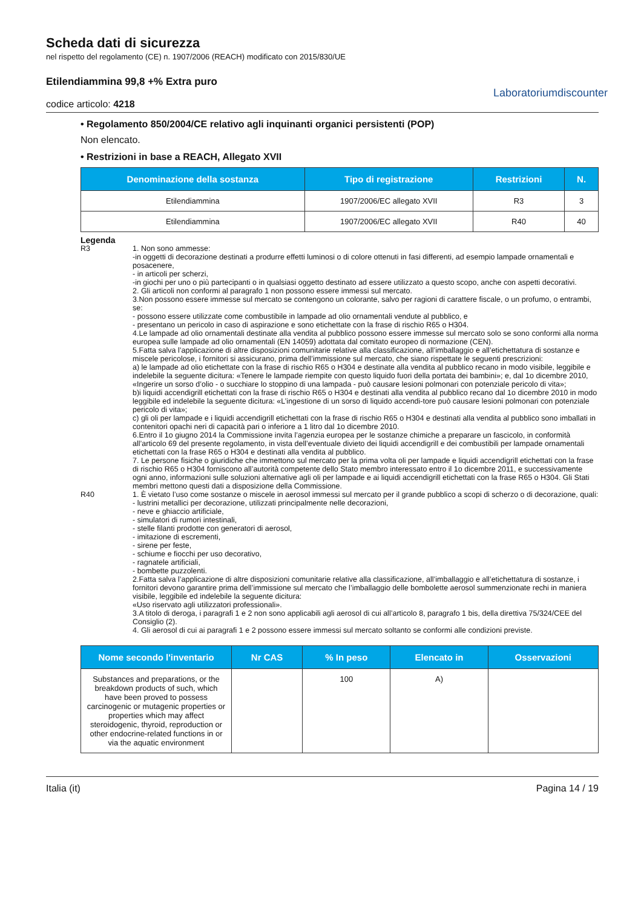Scheda dati di sicurezza
nel rispetto del regolamento (CE) n. 1907/2006 (REACH) modificato con 2015/830/UE
Etilendiammina 99,8 +% Extra puro
codice articolo: 4218
Laboratoriumdiscounter
• Regolamento 850/2004/CE relativo agli inquinanti organici persistenti (POP)
Non elencato.
• Restrizioni in base a REACH, Allegato XVII
| Denominazione della sostanza | Tipo di registrazione | Restrizioni | N. |
| --- | --- | --- | --- |
| Etilendiammina | 1907/2006/EC allegato XVII | R3 | 3 |
| Etilendiammina | 1907/2006/EC allegato XVII | R40 | 40 |
Legenda
R3 1. Non sono ammesse:
-in oggetti di decorazione destinati a produrre effetti luminosi o di colore ottenuti in fasi differenti, ad esempio lampade ornamentali e posacenere,
- in articoli per scherzi,
-in giochi per uno o più partecipanti o in qualsiasi oggetto destinato ad essere utilizzato a questo scopo, anche con aspetti decorativi.
2. Gli articoli non conformi al paragrafo 1 non possono essere immessi sul mercato.
3.Non possono essere immesse sul mercato se contengono un colorante, salvo per ragioni di carattere fiscale, o un profumo, o entrambi, se:
- possono essere utilizzate come combustibile in lampade ad olio ornamentali vendute al pubblico, e
- presentano un pericolo in caso di aspirazione e sono etichettate con la frase di rischio R65 o H304.
4.Le lampade ad olio ornamentali destinate alla vendita al pubblico possono essere immesse sul mercato solo se sono conformi alla norma europea sulle lampade ad olio ornamentali (EN 14059) adottata dal comitato europeo di normazione (CEN).
5.Fatta salva l’applicazione di altre disposizioni comunitarie relative alla classificazione, all’imballaggio e all’etichettatura di sostanze e miscele pericolose, i fornitori si assicurano, prima dell’immissione sul mercato, che siano rispettate le seguenti prescrizioni:
a) le lampade ad olio etichettate con la frase di rischio R65 o H304 e destinate alla vendita al pubblico recano in modo visibile, leggibile e indelebile la seguente dicitura: «Tenere le lampade riempite con questo liquido fuori della portata dei bambini»; e, dal 1o dicembre 2010, «Ingerire un sorso d’olio - o succhiare lo stoppino di una lampada - può causare lesioni polmonari con potenziale pericolo di vita»;
b)i liquidi accendigrill etichettati con la frase di rischio R65 o H304 e destinati alla vendita al pubblico recano dal 1o dicembre 2010 in modo leggibile ed indelebile la seguente dicitura: «L’ingestione di un sorso di liquido accendi-tore può causare lesioni polmonari con potenziale pericolo di vita»;
c) gli oli per lampade e i liquidi accendigrill etichettati con la frase di rischio R65 o H304 e destinati alla vendita al pubblico sono imballati in contenitori opachi neri di capacità pari o inferiore a 1 litro dal 1o dicembre 2010.
6.Entro il 1o giugno 2014 la Commissione invita l’agenzia europea per le sostanze chimiche a preparare un fascicolo, in conformità all’articolo 69 del presente regolamento, in vista dell’eventuale divieto dei liquidi accendigrill e dei combustibili per lampade ornamentali etichettati con la frase R65 o H304 e destinati alla vendita al pubblico.
7. Le persone fisiche o giuridiche che immettono sul mercato per la prima volta oli per lampade e liquidi accendigrill etichettati con la frase di rischio R65 o H304 forniscono all’autorità competente dello Stato membro interessato entro il 1o dicembre 2011, e successivamente ogni anno, informazioni sulle soluzioni alternative agli oli per lampade e ai liquidi accendigrill etichettati con la frase R65 o H304. Gli Stati membri mettono questi dati a disposizione della Commissione.
R40 1. È vietato l’uso come sostanze o miscele in aerosol immessi sul mercato per il grande pubblico a scopi di scherzo o di decorazione, quali:
- lustrini metallici per decorazione, utilizzati principalmente nelle decorazioni,
- neve e ghiaccio artificiale,
- simulatori di rumori intestinali,
- stelle filanti prodotte con generatori di aerosol,
- imitazione di escrementi,
- sirene per feste,
- schiume e fiocchi per uso decorativo,
- ragnatele artificiali,
- bombette puzzolenti.
2.Fatta salva l’applicazione di altre disposizioni comunitarie relative alla classificazione, all’imballaggio e all’etichettatura di sostanze, i fornitori devono garantire prima dell’immissione sul mercato che l’imballaggio delle bombolette aerosol summenzionate rechi in maniera visibile, leggibile ed indelebile la seguente dicitura:
«Uso riservato agli utilizzatori professionali».
3.A titolo di deroga, i paragrafi 1 e 2 non sono applicabili agli aerosol di cui all’articolo 8, paragrafo 1 bis, della direttiva 75/324/CEE del Consiglio (2).
4. Gli aerosol di cui ai paragrafi 1 e 2 possono essere immessi sul mercato soltanto se conformi alle condizioni previste.
| Nome secondo l'inventario | Nr CAS | % In peso | Elencato in | Osservazioni |
| --- | --- | --- | --- | --- |
| Substances and preparations, or the breakdown products of such, which have been proved to possess carcinogenic or mutagenic properties or properties which may affect steroidogenic, thyroid, reproduction or other endocrine-related functions in or via the aquatic environment | | 100 | A) | |
Italia (it) Pagina 14 / 19